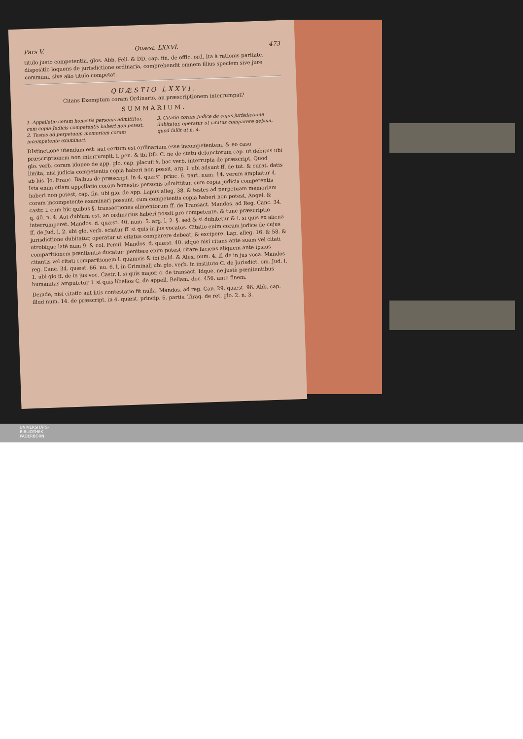Pars V. Quæst. LXXVI. 473
titulo justo competentia, glos. Abb. Feli. & DD. cap. fin. de offic. ord. Ita à rationis paritate, dispositio loquens de jurisdictione ordinaria, comprehendit omnem illius speciem sive jure communi, sive alio titulo competat.
QUÆSTIO LXXVI.
Citans Exemptum coram Ordinario, an præscriptionem interrumpat?
SUMMARIUM.
1. Appellatio coram honestis personis admittitur, cum copia Judicis competentis haberi non potest.
2. Testes ad perpetuam memoriam coram incompetente examinari.
3. Citatio coram Judice de cujus jurisdictione dubitatur, operatur ut citatus comparere debeat, quod fallit ut n. 4.
DIstinctione utendum est: aut certum est ordinarium esse incompetentem, & eo casu præscriptionem non interrumpit, l. pen. & ibi DD. C. ne de statu defunctorum cap. ut debitus ubi glo. verb. coram idoneo de app. glo. cap. placuit §. hac verb. interrupta de præscript. Quod limita, nisi judicis competentis copia haberi non possit, arg. l. ubi adsunt ff. de tut. & curat. datis ab his. Jo. Franc. Balbus de præscript. in 4. quæst. princ. 6. part. num. 14. verum ampliatur 4. Ista enim etiam appellatio coram honestis personis admittitur, cum copia judicis competentis haberi non potest, cap. fin. ubi glo. de app. Lapus alleg. 38. & testes ad perpetuam memoriam coram incompetente examinari possunt, cum competentis copia haberi non potest, Angel. & castr. l. cum hic quibus §. transactiones alimentorum ff. de Transact. Mandos. ad Reg. Canc. 34. q. 40. n. 4. Aut dubium est, an ordinarius haberi possit pro competente, & tunc præscriptio interrumperet. Mandos. d. quæst. 40. num. 5. arg. l. 2. §. sed & si dubitetur & l. si quis ex aliena ff. de Jud. l. 2. ubi glo. verb. sciatur ff. si quis in jus vocatus. Citatio enim coram judice de cujus jurisdictione dubitatur, operatur ut citatus comparere debeat, & excipere. Lap. alleg. 16. & 58. & utrobique latè num 9. & col. Penul. Mandos. d. quæst. 40. idque nisi citans ante suam vel citati comparitionem pœnitentia ducatur: penitere enim potest citare faciens aliquem ante ipsius citantis vel citati comparitionem l. quamvis & ibi Bald. & Alex. num. 4. ff. de in jus voca. Mandos. reg. Canc. 34. quæst. 66. nu. 6. l. in Criminali ubi glo. verb. in instituto C. de Jurisdict. om. Jud. l. 1. ubi glo ff. de in jus voc. Castr. l. si quis major. c. de transact. Idque, ne justè pœnitentibus humanitas amputetur. l. si quis libellos C. de appell. Bellam. dec. 456. ante finem.
Deinde, nisi citatio aut litis contestatio fit nulla. Mandos. ad reg. Can. 29. quæst. 96. Abb. cap. illud num. 14. de præscript. in 4. quæst. princip. 6. partis. Tiraq. de ret. glo. 2. n. 3.
UNIVERSITÄTS-
BIBLIOTHEK
PADERBORN